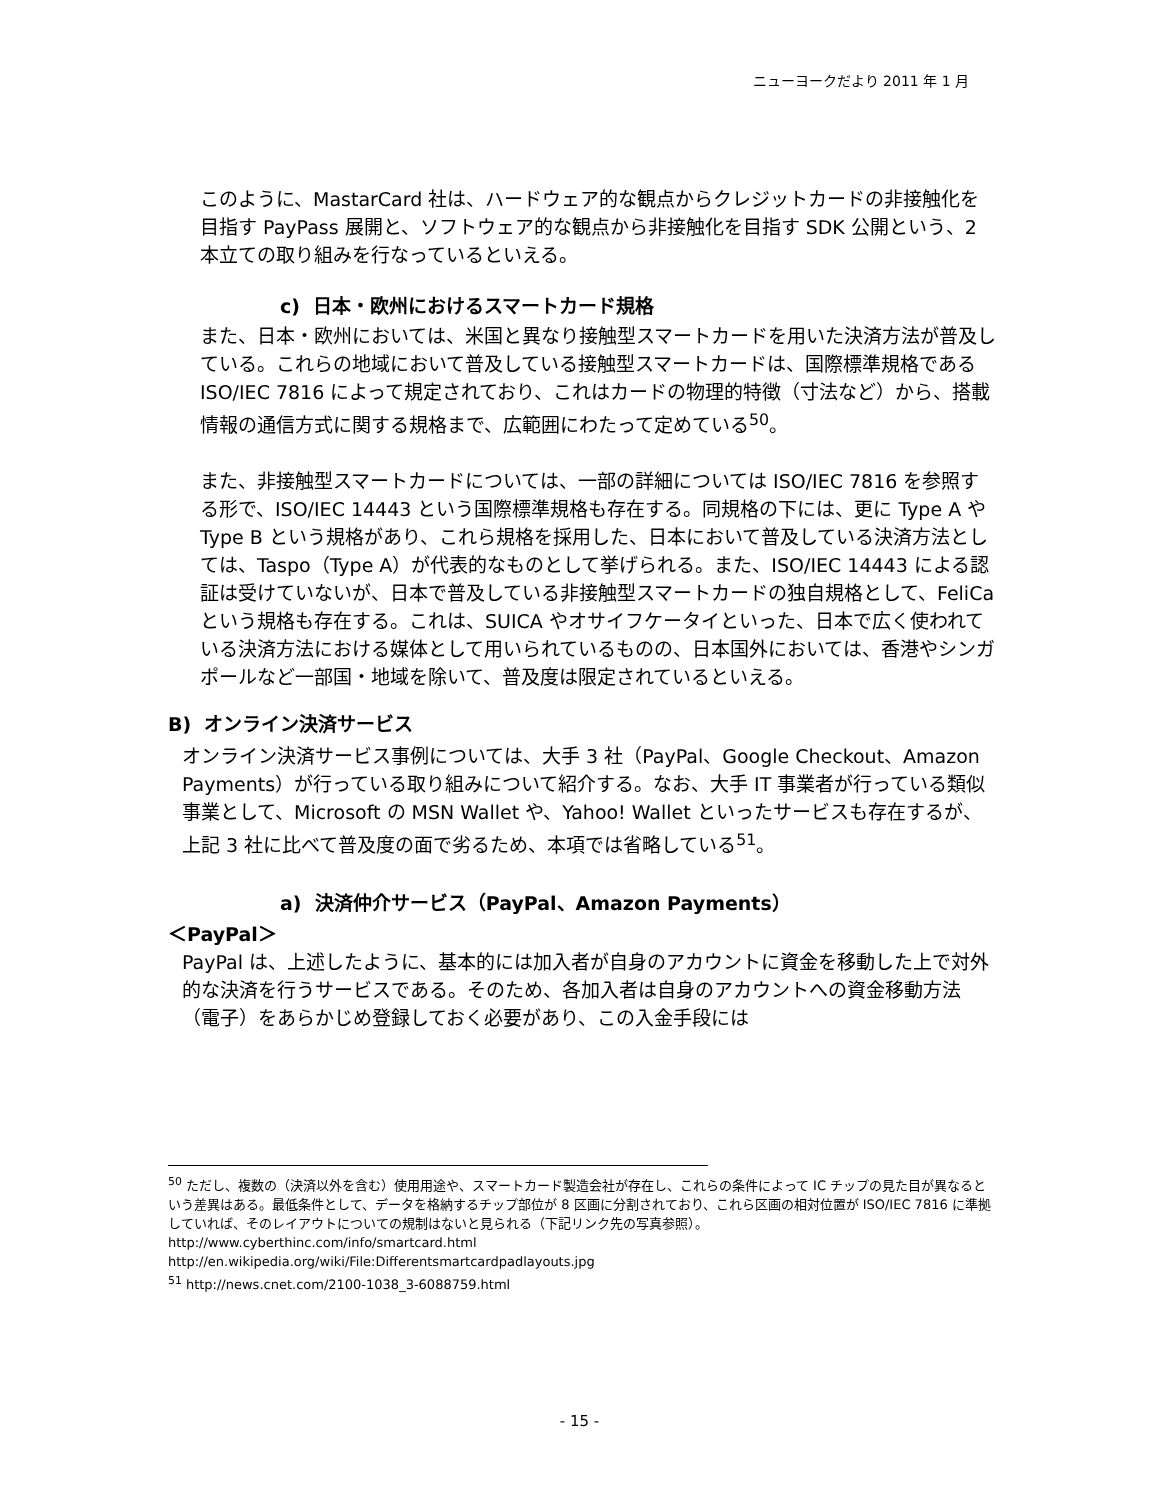ニューヨークだより 2011 年 1 月
このように、MastarCard 社は、ハードウェア的な観点からクレジットカードの非接触化を目指す PayPass 展開と、ソフトウェア的な観点から非接触化を目指す SDK 公開という、2 本立ての取り組みを行なっているといえる。
c) 日本・欧州におけるスマートカード規格
また、日本・欧州においては、米国と異なり接触型スマートカードを用いた決済方法が普及している。これらの地域において普及している接触型スマートカードは、国際標準規格である ISO/IEC 7816 によって規定されており、これはカードの物理的特徴（寸法など）から、搭載情報の通信方式に関する規格まで、広範囲にわたって定めている<sup>50</sup>。
また、非接触型スマートカードについては、一部の詳細については ISO/IEC 7816 を参照する形で、ISO/IEC 14443 という国際標準規格も存在する。同規格の下には、更に Type A や Type B という規格があり、これら規格を採用した、日本において普及している決済方法としては、Taspo（Type A）が代表的なものとして挙げられる。また、ISO/IEC 14443 による認証は受けていないが、日本で普及している非接触型スマートカードの独自規格として、FeliCa という規格も存在する。これは、SUICA やオサイフケータイといった、日本で広く使われている決済方法における媒体として用いられているものの、日本国外においては、香港やシンガポールなど一部国・地域を除いて、普及度は限定されているといえる。
B) オンライン決済サービス
オンライン決済サービス事例については、大手 3 社（PayPal、Google Checkout、Amazon Payments）が行っている取り組みについて紹介する。なお、大手 IT 事業者が行っている類似事業として、Microsoft の MSN Wallet や、Yahoo! Wallet といったサービスも存在するが、上記 3 社に比べて普及度の面で劣るため、本項では省略している<sup>51</sup>。
a) 決済仲介サービス（PayPal、Amazon Payments）
＜PayPal＞
PayPal は、上述したように、基本的には加入者が自身のアカウントに資金を移動した上で対外的な決済を行うサービスである。そのため、各加入者は自身のアカウントへの資金移動方法（電子）をあらかじめ登録しておく必要があり、この入金手段には
<sup>50</sup> ただし、複数の（決済以外を含む）使用用途や、スマートカード製造会社が存在し、これらの条件によって IC チップの見た目が異なるという差異はある。最低条件として、データを格納するチップ部位が 8 区画に分割されており、これら区画の相対位置が ISO/IEC 7816 に準拠していれば、そのレイアウトについての規制はないと見られる（下記リンク先の写真参照）。
http://www.cyberthinc.com/info/smartcard.html
http://en.wikipedia.org/wiki/File:Differentsmartcardpadlayouts.jpg
<sup>51</sup> http://news.cnet.com/2100-1038_3-6088759.html
- 15 -